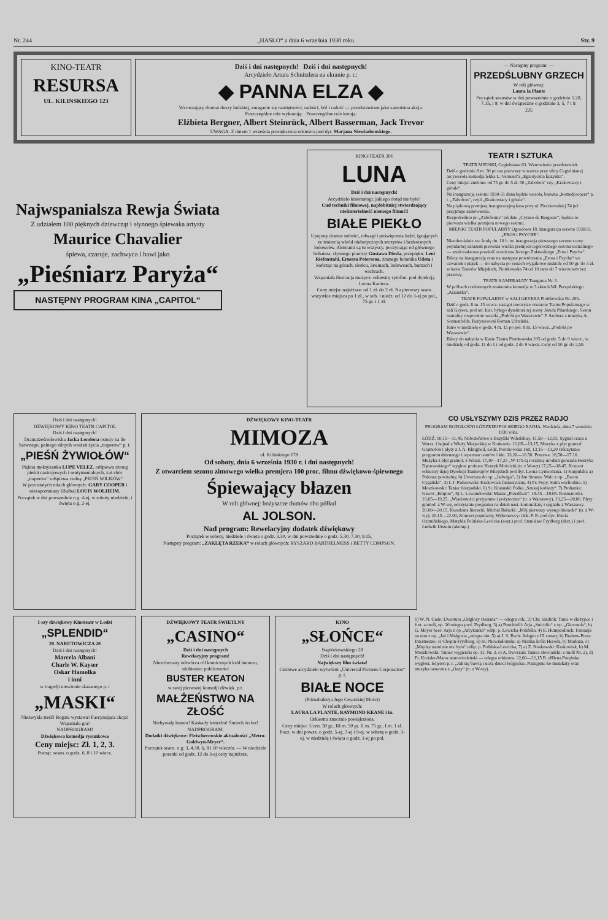Nr. 244 „HASŁO“ z dnia 6 września 1930 roku. Str. 9
KINO-TEATR
RESURSA
UL. KILINSKIEGO 123
Dziś i dni następnych! Dziś i dni następnych!
Arcydzieło Artura Schnitzlera na ekranie p. t.:
◆ PANNA ELZA ◆
Wzruszający dramat duszy ludzkiej, zmaganie się namiętności, radości, ból i radość — przedstawione jako samoistna akcja.
Poszczególne role wykonują: Poszczególne role kreują:
Elżbieta Bergner, Albert Steinrück, Albert Basserman, Jack Trevor
UWAGA: Z dniem 1 września powiększona orkiestra pod dyr. Marjana Niewiadomskiego.
— Następny program: —
PRZEDŚLUBNY GRZECH
W roli głównej:
Laura la Plante
Początek seansów w dni powszednie o godzinie 5.20, 7.15, i 9; w dni świąteczne o godzinie 3, 5, 7 i 9.
225
Najwspanialsza Rewja Świata
Z udziałem 100 pięknych dziewcząt i słynnego śpiewaka artysty
Maurice Chavalier
śpiewa, czaruje, zachwyca i bawi jako
„Pieśniarz Paryża“
NASTĘPNY PROGRAM KINA „CAPITOL“
KINO-TEATR 201
LUNA
Dziś i dni następnych!
Arcydzieło kinematogr. jakiego dotąd nie było!
Cud techniki filmowej, najdobitniej stwierdzający nieśmiertelność niemego filmu!!!
BIAŁE PIEKŁO
Upojony dramat miłości, odwagi i poświęcenia ludzi, igrających ze śmiercią wśród niebotycznych szczytów i bezkresnych lodowców. Aktorami są tu wszyscy, poczynając od głównego bohatera, słynnego pianisty Gustawa Diesla, przepiękn. Leni Riefenstahl, Ernesta Petersena, znanego botanika Udeta i kończąc na górach, słońcu, lawinach, lodowcach, burzach i wichrach.
Wspaniała ilustracja muzycz. orkiestry symfon. pod dyrekcją Leona Kantora.
Ceny miejsc najniższe: od 1 zł. do 2 zł. Na pierwszy seans wszystkie miejsca po 1 zł., w sob. i niedz. od 12 do 3-ej po poł., 75 gr. i 1 zł.
TEATR I SZTUKA
TEATR MIEJSKI, Cegielniana 63. Wznowienie przedstawień.
Dziś o godzinie 8 m. 30 po raz pierwszy w teatrze przy ulicy Cegielnianej arcywesoła komedja lekka L. Verneuil'a „Egzotyczna kuzynka“.
Ceny miejsc zniżone: od 75 gr. do 5 zł. 50 „Zabobon“ czy „Krakowiacy i górale“.
Na inaugurację sezonu 1930-31 dana będzie wesoła, barwna „komedjoopera“ p. t. „Zabobon“, czyli „Krakowiacy i górale“.
Na piątkową premjerę inauguracyjną kasa przy ul. Piotrkowskiej 74 już przyjmuje zamówienia.
Bezpośrednio po „Zabobonie“ pójdzie „Cyrano de Bergerac“, będzie to pierwsza wielka premjera nowego sezonu.
MIEJSKI TEATR POPULARNY Ogrodowa 18. Inauguracja sezonu 1930/31. „EROS i PSYCHE“.
Nieodwołalnie we środę dn. 10 b. m. inauguracja piewszego sezonu sceny popularnej zarazem pierwsza wielka premjera tegorocznego sezonu teatralnego — sześcioaktowa powieść sceniczna Jerzego Żuławskiego „Eros i Psyche“.
Bilety na inaugurację oraz na następne powtórzenia „Erosa i Psyche“ we czwartek i piątek — do nabycia po cenach wyjątkowo niskich: od 50 gr. do 3 zł. w kasie Teatrów Miejskich, Piotrkowska 74 od 10 rano do 7 wieczorem bez przerwy.
TEATR KAMERALNY Traugutta Nr. 1.
W próbach codziennych znakomita komedja w 3 aktach Wł. Perzyńskiego „Aszantka“.
TEATR POPULARNY w SALI GEYERA Piotrkowska Nr. 295.
Dziś o godz. 8 m. 15 wiecz. nastąpi uroczyste otwarcie Teatru Popularnego w sali Geyera, pod art. kier. byłego dyrektora tej sceny Józefa Pilarskiego. Sezon teatralny rozpocznie wesoła „Podróż po Warszawie“ F. Szobera z muzyką A. Sonnenfelda. Reżyserował Roman Urbański.
Jutro w niedzielę o godz. 4 m. 15 po poł. 8 m. 15 wiecz. „Podróż po Warszawie“.
Bilety do nabycia w Kasie Teatru Piotrkowska 295 od godz. 5 do 9 wiecz., w niedzielę od godz. 11 do 1 i od godz. 2 do 9 wiecz. Ceny od 50 gr. do 2,50.
Dziś i dni następnych!
DŹWIĘKOWY KINO TEATR CAPITOL
Dziś i dni następnych!
Dramatześrodowiska Jacka Londona osnuty na tle barwnego, pełnego silnych wrażeń życia „traperów“ p. t.
„PIEŚŃ ŻYWIOŁÓW“
Piękna meksykanka LUPE VELEZ, odśpiewa szereg pieśni nastrojowych i sentymentalnych, zaś chór „traperów“ odśpiewa cudną „PIEŚŃ WILKÓW“
W pozostałych rolach głównych: GARY COOPER i niezapomniany (Bulba) LOUIS WOLHEIM.
Początek w dni powszednie o g. 4-ej, w soboty niedziele, i święta o g. 2-ej.
DŹWIĘKOWY KINO-TEATR
MIMOZA
ul. Kilińskiego 178
Od soboty, dnia 6 września 1930 r. i dni następnych!
Z otwarciem sezonu zimowego wielka premjera 100 proc. filmu dźwiękowo-śpiewnego
Śpiewający błazen
W roli głównej: bożyszcze tłumów obu półkul
AL JOLSON.
Nad program: Rewelacyjny dodatek dźwiękowy
Początek w soboty, niedziele i święta o godz. 3.30, w dni powszednie o godz. 5.30, 7.30, 9.15,
Następny program: „ZAKLĘTA RZEKA“ w rolach głównych: RYSZARD BARTHELMESS i BETTY COMPSON.
CO USŁYSZYMY DZIS PRZEZ RADJO
PROGRAM ROZGŁOŚNI ŁÓDZKIEJ POLSKIEGO RADJA. Niedziela, dnia 7 września 1930 roku.
ŁÓDŹ: 10,15—11,45, Nabożeństwo z Bazyliki Wileńskiej. 11.58—12,05, Sygnał czasu z Warsz. i hejnał z Wieży Marjackiej w Krakowie. 12,05—13,15, Muzyka z płyt gramof. Gramofon i płyty z f. A. Klingbeil, Łódź, Piotrkowska 160, 13,15—13,20 Odczytanie programu dziennego i repertuar teatrów i kin. 13,20—16.50. Przerwa. 16,50—17.10. Muzyka z płyt gramof. z Warsz. 17,10—17,25 „W 175-tą rocznicę urodzin generała Henryka Dąbrowskiego“ wygłosi profesor Henryk Mościcki (tr. z W-wy) 17,25—18.45. Koncert orkiestry dętej Dyrekcji Tramwajów Miejskich pod dyr. Leona Cymermana. 1) Kurpiński: a) Polonez powitalny, b) Uwertura do op. „Jadwiga“, 2) Jan Strauss: Walc z op. „Baron Cygański“, 3) I. J. Paderewski: Krakowiak fantastyczny. 4) Fr. Popy: Suita wschodnia. 5) Moszkowski: Taniec hiszpański. 6) St. Krasuski: Polka „Szukaj kobiety“. 7) Prohazka: Gawot „Empire“, 8) L. Lewandowski: Mazur „Przedświt“. 18.45—19.05. Rozmaitości. 19,05—19,25. „Wiadomości przyjemne i pożyteczne“ (tr. z Warszawy), 19,25—20,00. Płyty gramof. z W-wy, odczytanie programu na dzień nast. komunikaty i sygnału z Warszawy. 20.00—20.15. Kwadrans literacki. Michał Bałucki: „Mój pierwszy występ literacki“ (tr. z W-wy). 20.15—22.00, Koncert popularny, Wykonawcy: Ork. P. R. pod dyr. Józefa Ozimińskiego, Matylda Polińska-Lewicka (sopr.) prof. Stanisław Frydberg (skrz.) i prof. Ludwik Urstein (akomp.)
I-szy dźwiękowy Kinoteatr w Łodzi
„SPLENDID“
20. NARUTOWICZA 20
Dziś i dni następnych!
Marcela Albani
Charle W. Kayser
Oskar Hamolka
i inni
w tragedji niewinnie skazanego p. t
„MASKI“
Niezwykła treść! Bogata wystawa! Fascynująca akcja! Wspaniała gra!
NADPROGRAM!
Dźwiękowa komedja rysunkowa
Ceny miejsc: Zł. 1, 2, 3.
Począt. seans. o godz. 6, 8 i 10 wiecz.
DŹWIĘKOWY TEATR ŚWIETLNY
„CASINO“
Dziś i dni następnych
Rewelacyjny program!
Niezrównany odtwórca ról komicznych król humoru, ulubieniec publiczności
BUSTER KEATON
w swej pierwszej komedji dźwięk. p.t.
MAŁŻEŃSTWO NA ZŁOŚĆ
Niebywały humor! Kaskady śmiechu! Śmiech do łez!
NADPROGRAM:
Dodatki dźwiękowe: Fleischerowskie aktualności „Metro-Goldwyn-Meyer“.
Początek seans. o g. 3, 4.30, 6, 8 i 10 wieczór. — W niedziele poranki od godz. 12 do 3-ej ceny najniższe.
KINO
„SŁOŃCE“
Napiórkowskiego 28
Dziś i dni następnych!
Największy film świata!
Czołowe arcydzieło wytwórni „Universal Pictures Corporation“ p. t.
BIAŁE NOCE
(Primabalerya Jego Cesarskiej Mości)
W rolach głównych:
LAURA LA PLANTE, RAYMOND KEANE i in.
Orkiestra znacznie powiększona.
Ceny miejsc: Uczn. 30 gr., III m. 50 gr. II m. 75 gr., I m. 1 zł.
Pocz. w dni powsz. o godz. 5-ej, 7-ej i 9-ej, w sobotę o godz. 3-ej, w niedzielę i święta o godz. 1-ej po poł.
1) W. N. Gade: Uwertura „Odgłosy Ossiana“ — odegra ork., 2) Chr. Sindink: Tanie w skrzypce i fort. a-moll, op. 10 odegra prof. Frydberg. 3) a) Ponchielli: Arja „Suicidio“ z op. „Gioconda“, b) G. Meyer beer: Arja z op „Afrykanka“ odśp. p. Lewicka-Polińska. 4) E. Humperdinck: Fantazja na tem z op. „Jaś i Małgosia „odegra okr. 5) a) J. S. Bach: Adagio z III sonaty, b) Brahms-Press: Intermezzo, c) Chopin-Frydberg. 6) St. Niewiadomski: a) Niańka króla Heroda, b) Markiza, c) „Między nami nie nie było“ odśp. p. Polińska-Lewicka, 7) a) Z. Noskowski: Krakowiak, b) M. Moszkowski: Taniec węgierski op. 11, Nr. 3. c) A. Dworzak: Taniec słowiański: c-moll Nr. 2), d) Fr. Kreisler-Marsz starowiedeński — odegra orkiestra. 22,00—22,15 B. eHlena Porębska wygłosi. feljeton p. t. „Jak się bawią i uczą dzieci belgijskie. Następnie ko munikaty oraz muzyka taneczna z „Oazy“ (tr. z W-wy).